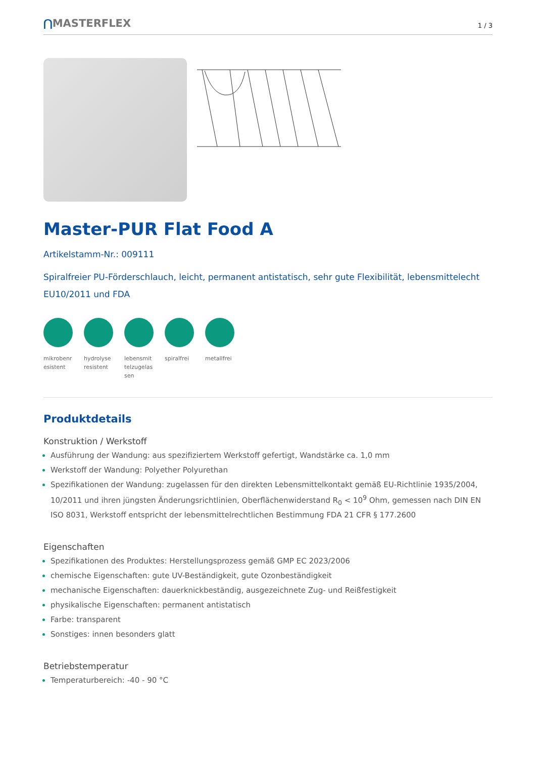⋂MASTERFLEX
1 / 3
Master-PUR Flat Food A
Artikelstamm-Nr.: 009111
Spiralfreier PU-Förderschlauch, leicht, permanent antistatisch, sehr gute Flexibilität, lebensmittelecht EU10/2011 und FDA
mikrobenresistent
hydrolyseresistent
lebensmittelzugelassen
spiralfrei
metallfrei
Produktdetails
Konstruktion / Werkstoff
Ausführung der Wandung: aus spezifiziertem Werkstoff gefertigt, Wandstärke ca. 1,0 mm
Werkstoff der Wandung: Polyether Polyurethan
Spezifikationen der Wandung: zugelassen für den direkten Lebensmittelkontakt gemäß EU-Richtlinie 1935/2004, 10/2011 und ihren jüngsten Änderungsrichtlinien, Oberflächenwiderstand R<sub>0</sub> < 10<sup>9</sup> Ohm, gemessen nach DIN EN ISO 8031, Werkstoff entspricht der lebensmittelrechtlichen Bestimmung FDA 21 CFR § 177.2600
Eigenschaften
Spezifikationen des Produktes: Herstellungsprozess gemäß GMP EC 2023/2006
chemische Eigenschaften: gute UV-Beständigkeit, gute Ozonbeständigkeit
mechanische Eigenschaften: dauerknickbeständig, ausgezeichnete Zug- und Reißfestigkeit
physikalische Eigenschaften: permanent antistatisch
Farbe: transparent
Sonstiges: innen besonders glatt
Betriebstemperatur
Temperaturbereich: -40 - 90 °C